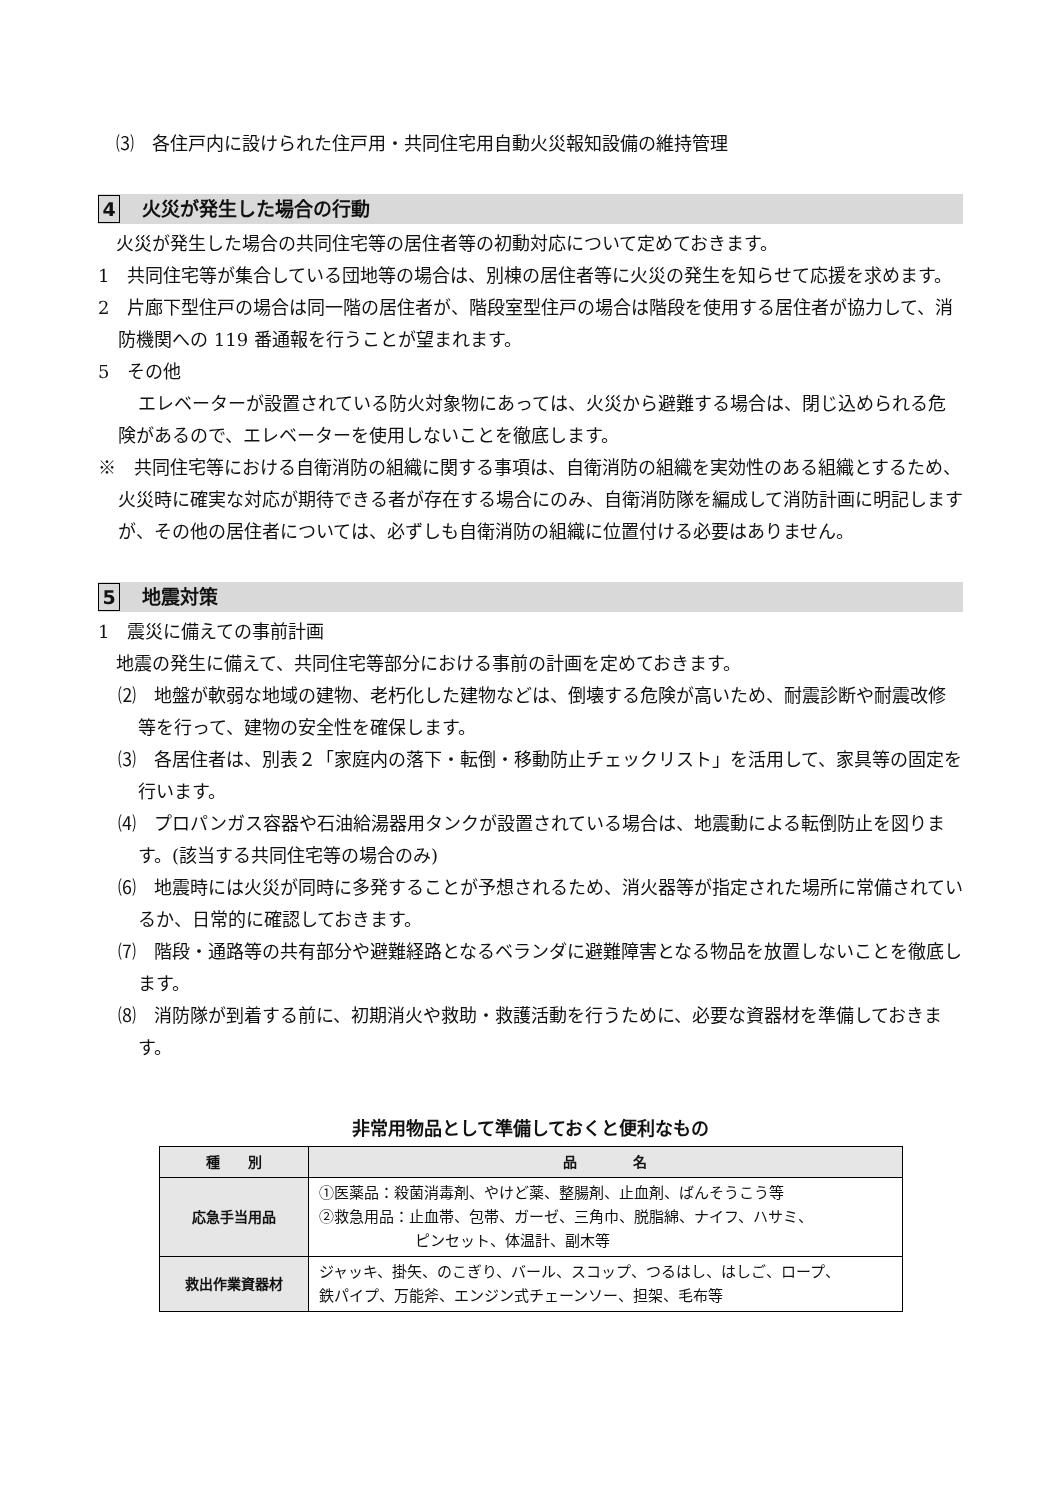⑶　各住戸内に設けられた住戸用・共同住宅用自動火災報知設備の維持管理
4 火災が発生した場合の行動
火災が発生した場合の共同住宅等の居住者等の初動対応について定めておきます。
1　共同住宅等が集合している団地等の場合は、別棟の居住者等に火災の発生を知らせて応援を求めます。
2　片廊下型住戸の場合は同一階の居住者が、階段室型住戸の場合は階段を使用する居住者が協力して、消防機関への 119 番通報を行うことが望まれます。
5　その他
エレベーターが設置されている防火対象物にあっては、火災から避難する場合は、閉じ込められる危険があるので、エレベーターを使用しないことを徹底します。
※　共同住宅等における自衛消防の組織に関する事項は、自衛消防の組織を実効性のある組織とするため、火災時に確実な対応が期待できる者が存在する場合にのみ、自衛消防隊を編成して消防計画に明記しますが、その他の居住者については、必ずしも自衛消防の組織に位置付ける必要はありません。
5 地震対策
1　震災に備えての事前計画
地震の発生に備えて、共同住宅等部分における事前の計画を定めておきます。
⑵　地盤が軟弱な地域の建物、老朽化した建物などは、倒壊する危険が高いため、耐震診断や耐震改修等を行って、建物の安全性を確保します。
⑶　各居住者は、別表２「家庭内の落下・転倒・移動防止チェックリスト」を活用して、家具等の固定を行います。
⑷　プロパンガス容器や石油給湯器用タンクが設置されている場合は、地震動による転倒防止を図ります。(該当する共同住宅等の場合のみ)
⑹　地震時には火災が同時に多発することが予想されるため、消火器等が指定された場所に常備されているか、日常的に確認しておきます。
⑺　階段・通路等の共有部分や避難経路となるベランダに避難障害となる物品を放置しないことを徹底します。
⑻　消防隊が到着する前に、初期消火や救助・救護活動を行うために、必要な資器材を準備しておきます。
非常用物品として準備しておくと便利なもの
| 種 別 | 品 名 |
| --- | --- |
| 応急手当用品 | ①医薬品：殺菌消毒剤、やけど薬、整腸剤、止血剤、ばんそうこう等 ②救急用品：止血帯、包帯、ガーゼ、三角巾、脱脂綿、ナイフ、ハサミ、 ピンセット、体温計、副木等 |
| 救出作業資器材 | ジャッキ、掛矢、のこぎり、バール、スコップ、つるはし、はしご、ロープ、 鉄パイプ、万能斧、エンジン式チェーンソー、担架、毛布等 |